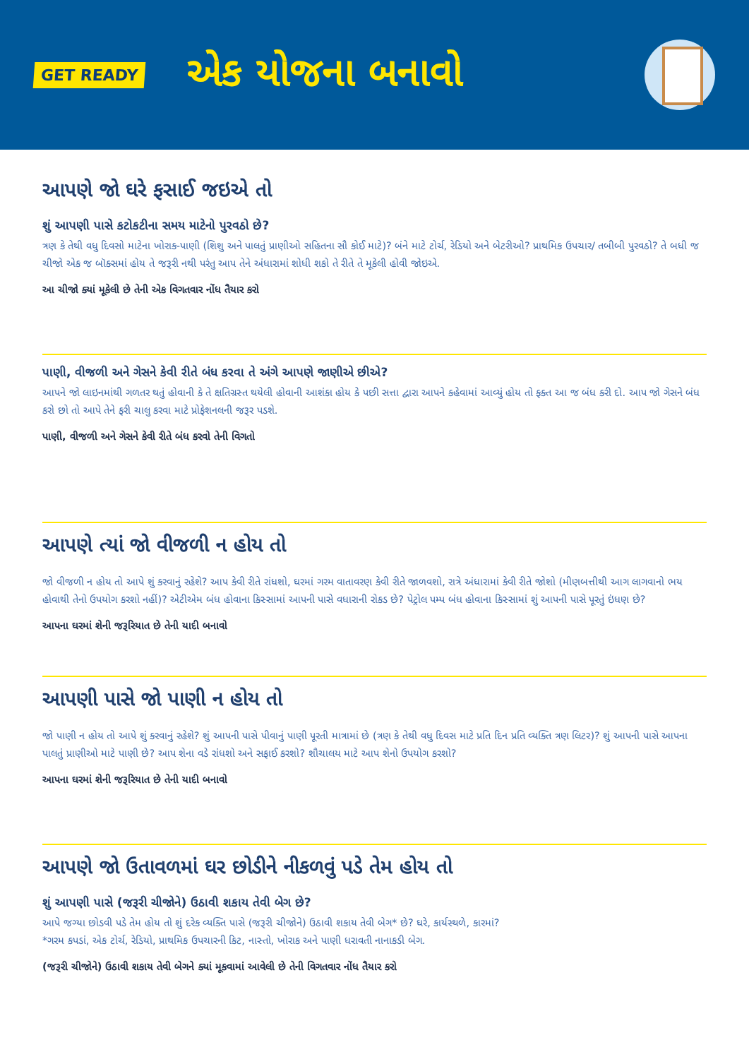GET READY
એક યોજના બનાવો
આપણે જો ઘરે ફસાઈ જઇએ તો
શું આપણી પાસે કટોકટીના સમય માટેનો પુરવઠો છે?
ત્રણ કે તેથી વધુ દિવસો માટેના ખોરાક-પાણી (શિશુ અને પાલતું પ્રાણીઓ સહિતના સૌ કોઈ માટે)? બંને માટે ટોર્ચ, રેડિયો અને બેટરીઓ? પ્રાથમિક ઉપચાર/ તબીબી પુરવઠો? તે બધી જ ચીજો એક જ બૉક્સમાં હોય તે જરૂરી નથી પરંતુ આપ તેને અંધારામાં શોધી શકો તે રીતે તે મૂકેલી હોવી જોઇએ.
આ ચીજો ક્યાં મૂકેલી છે તેની એક વિગતવાર નોંધ તૈયાર કરો
પાણી, વીજળી અને ગેસને કેવી રીતે બંધ કરવા તે અંગે આપણે જાણીએ છીએ?
આપને જો લાઇનમાંથી ગળતર થતું હોવાની કે તે ક્ષતિગ્રસ્ત થયેલી હોવાની આશંકા હોય કે પછી સત્તા દ્વારા આપને કહેવામાં આવ્યું હોય તો ફક્ત આ જ બંધ કરી દો. આપ જો ગેસને બંધ કરો છો તો આપે તેને ફરી ચાલુ કરવા માટે પ્રોફેશનલની જરૂર પડશે.
પાણી, વીજળી અને ગેસને કેવી રીતે બંધ કરવો તેની વિગતો
આપણે ત્યાં જો વીજળી ન હોય તો
જો વીજળી ન હોય તો આપે શું કરવાનું રહેશે? આપ કેવી રીતે રાંધશો, ઘરમાં ગરમ વાતાવરણ કેવી રીતે જાળવશો, રાત્રે અંધારામાં કેવી રીતે જોશો (મીણબત્તીથી આગ લાગવાનો ભય હોવાથી તેનો ઉપયોગ કરશો નહીં)? એટીએમ બંધ હોવાના કિસ્સામાં આપની પાસે વધારાની રોકડ છે? પેટ્રોલ પમ્પ બંધ હોવાના કિસ્સામાં શું આપની પાસે પૂરતું ઇંધણ છે?
આપના ઘરમાં શેની જરૂરિયાત છે તેની યાદી બનાવો
આપણી પાસે જો પાણી ન હોય તો
જો પાણી ન હોય તો આપે શું કરવાનું રહેશે? શું આપની પાસે પીવાનું પાણી પૂરતી માત્રામાં છે (ત્રણ કે તેથી વધુ દિવસ માટે પ્રતિ દિન પ્રતિ વ્યક્તિ ત્રણ લિટર)? શું આપની પાસે આપના પાલતું પ્રાણીઓ માટે પાણી છે? આપ શેના વડે રાંધશો અને સફાઈ કરશો? શૌચાલય માટે આપ શેનો ઉપયોગ કરશો?
આપના ઘરમાં શેની જરૂરિયાત છે તેની યાદી બનાવો
આપણે જો ઉતાવળમાં ઘર છોડીને નીકળવું પડે તેમ હોય તો
શું આપણી પાસે (જરૂરી ચીજોને) ઉઠાવી શકાય તેવી બેગ છે?
આપે જગ્યા છોડવી પડે તેમ હોય તો શું દરેક વ્યક્તિ પાસે (જરૂરી ચીજોને) ઉઠાવી શકાય તેવી બેગ* છે? ઘરે, કાર્યસ્થળે, કારમાં?
*ગરમ કપડાં, એક ટોર્ચ, રેડિયો, પ્રાથમિક ઉપચારની કિટ, નાસ્તો, ખોરાક અને પાણી ધરાવતી નાનાકડી બેગ.
(જરૂરી ચીજોને) ઉઠાવી શકાય તેવી બેગને ક્યાં મૂકવામાં આવેલી છે તેની વિગતવાર નોંધ તૈયાર કરો